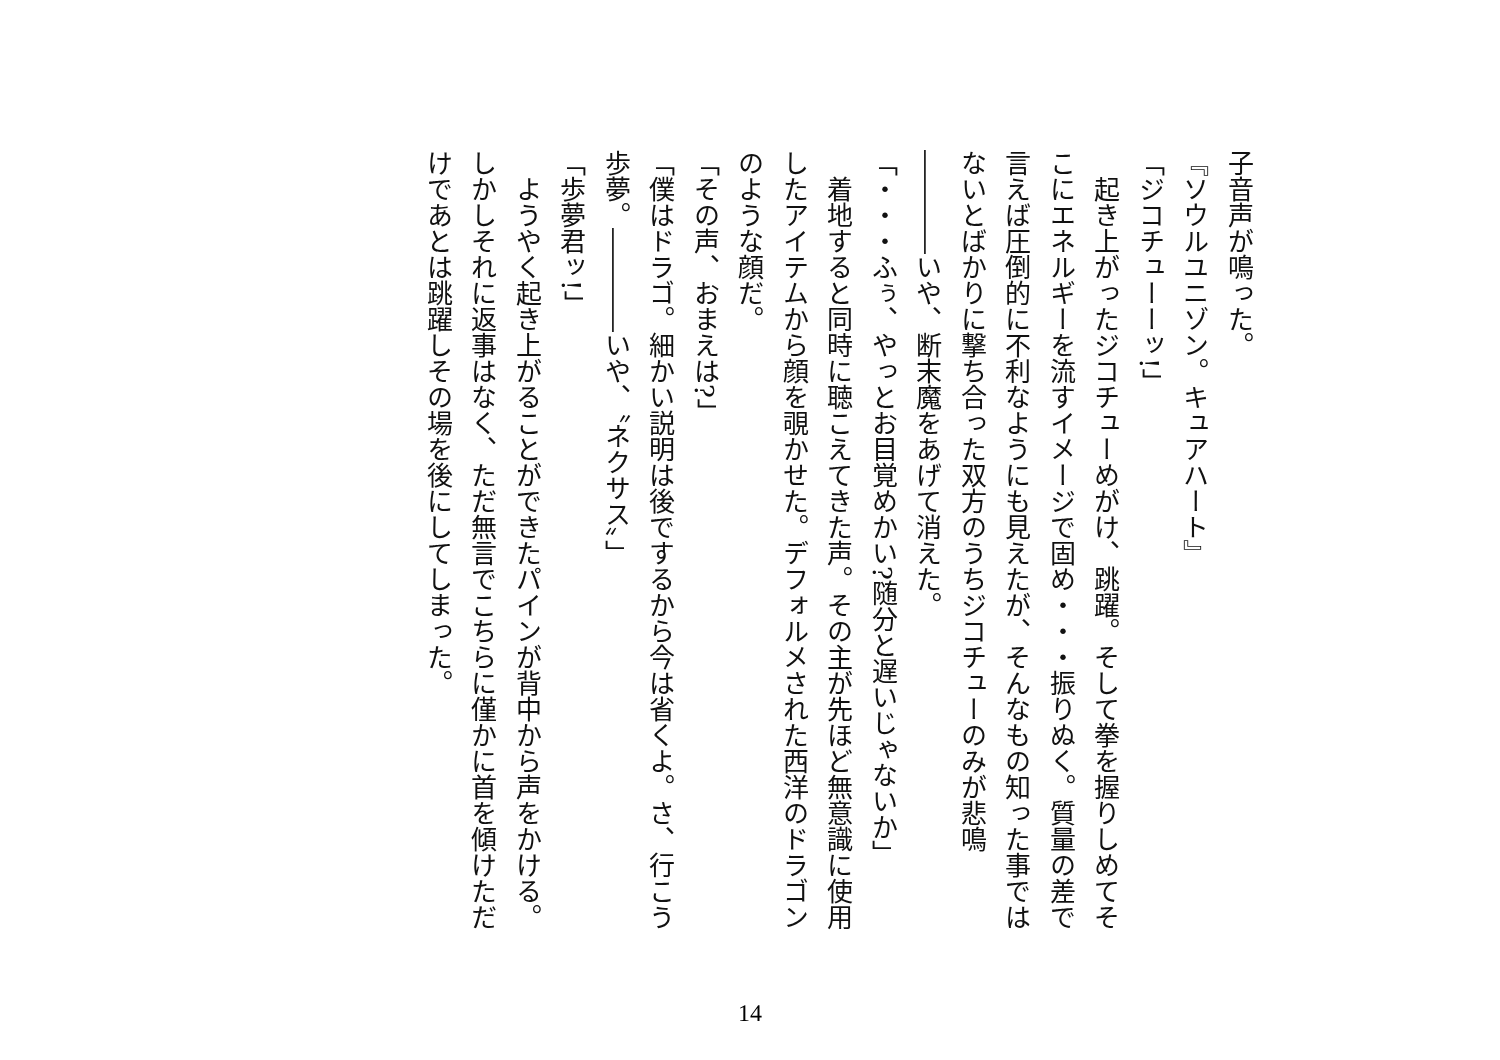子音声が鳴った。
『ソウルユニゾン。キュアハート』
「ジコチューーッ!」
　起き上がったジコチューめがけ、跳躍。そして拳を握りしめてそこにエネルギーを流すイメージで固め・・・振りぬく。質量の差で言えば圧倒的に不利なようにも見えたが、そんなもの知った事ではないとばかりに撃ち合った双方のうちジコチューのみが悲鳴――――いや、断末魔をあげて消えた。
「・・・ふぅ、やっとお目覚めかい?随分と遅いじゃないか」
　着地すると同時に聴こえてきた声。その主が先ほど無意識に使用したアイテムから顔を覗かせた。デフォルメされた西洋のドラゴンのような顔だ。
「その声、おまえは?」
「僕はドラゴ。細かい説明は後でするから今は省くよ。さ、行こう歩夢。――――いや、〝ネクサス〟」
「歩夢君ッ!」
　ようやく起き上がることができたパインが背中から声をかける。しかしそれに返事はなく、ただ無言でこちらに僅かに首を傾けただけであとは跳躍しその場を後にしてしまった。
14